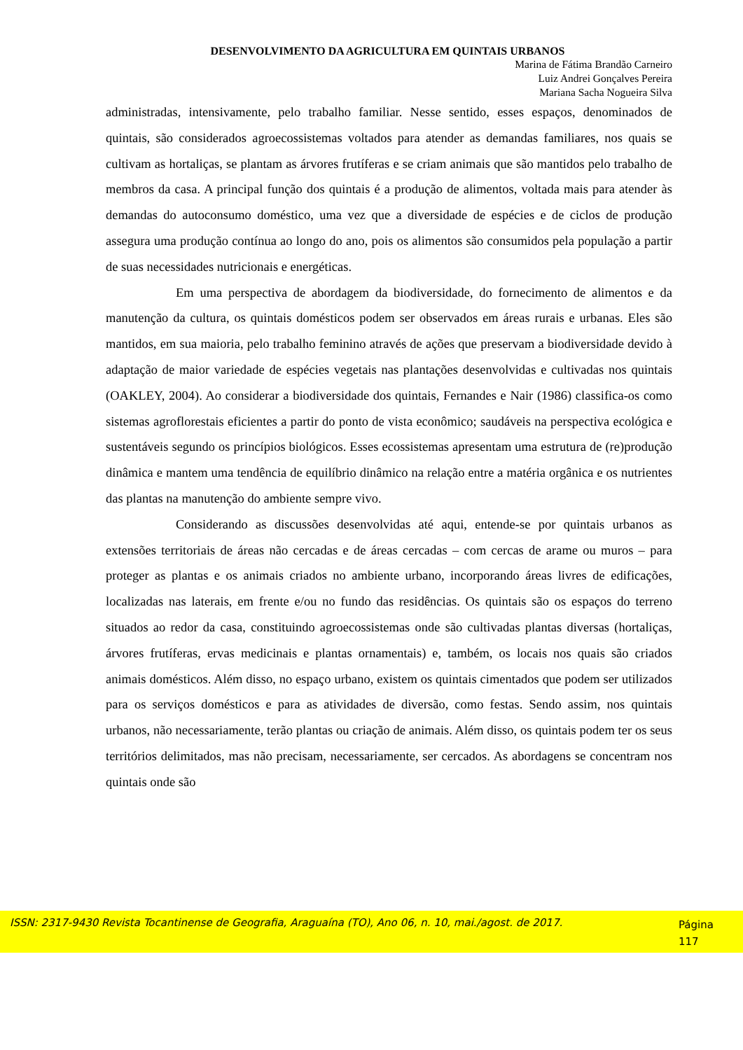DESENVOLVIMENTO DA AGRICULTURA EM QUINTAIS URBANOS
Marina de Fátima Brandão Carneiro
Luiz Andrei Gonçalves Pereira
Mariana Sacha Nogueira Silva
administradas, intensivamente, pelo trabalho familiar. Nesse sentido, esses espaços, denominados de quintais, são considerados agroecossistemas voltados para atender as demandas familiares, nos quais se cultivam as hortaliças, se plantam as árvores frutíferas e se criam animais que são mantidos pelo trabalho de membros da casa. A principal função dos quintais é a produção de alimentos, voltada mais para atender às demandas do autoconsumo doméstico, uma vez que a diversidade de espécies e de ciclos de produção assegura uma produção contínua ao longo do ano, pois os alimentos são consumidos pela população a partir de suas necessidades nutricionais e energéticas.
Em uma perspectiva de abordagem da biodiversidade, do fornecimento de alimentos e da manutenção da cultura, os quintais domésticos podem ser observados em áreas rurais e urbanas. Eles são mantidos, em sua maioria, pelo trabalho feminino através de ações que preservam a biodiversidade devido à adaptação de maior variedade de espécies vegetais nas plantações desenvolvidas e cultivadas nos quintais (OAKLEY, 2004). Ao considerar a biodiversidade dos quintais, Fernandes e Nair (1986) classifica-os como sistemas agroflorestais eficientes a partir do ponto de vista econômico; saudáveis na perspectiva ecológica e sustentáveis segundo os princípios biológicos. Esses ecossistemas apresentam uma estrutura de (re)produção dinâmica e mantem uma tendência de equilíbrio dinâmico na relação entre a matéria orgânica e os nutrientes das plantas na manutenção do ambiente sempre vivo.
Considerando as discussões desenvolvidas até aqui, entende-se por quintais urbanos as extensões territoriais de áreas não cercadas e de áreas cercadas – com cercas de arame ou muros – para proteger as plantas e os animais criados no ambiente urbano, incorporando áreas livres de edificações, localizadas nas laterais, em frente e/ou no fundo das residências. Os quintais são os espaços do terreno situados ao redor da casa, constituindo agroecossistemas onde são cultivadas plantas diversas (hortaliças, árvores frutíferas, ervas medicinais e plantas ornamentais) e, também, os locais nos quais são criados animais domésticos. Além disso, no espaço urbano, existem os quintais cimentados que podem ser utilizados para os serviços domésticos e para as atividades de diversão, como festas. Sendo assim, nos quintais urbanos, não necessariamente, terão plantas ou criação de animais. Além disso, os quintais podem ter os seus territórios delimitados, mas não precisam, necessariamente, ser cercados. As abordagens se concentram nos quintais onde são
ISSN: 2317-9430 Revista Tocantinense de Geografia, Araguaína (TO), Ano 06, n. 10, mai./agost. de 2017.
Página
117